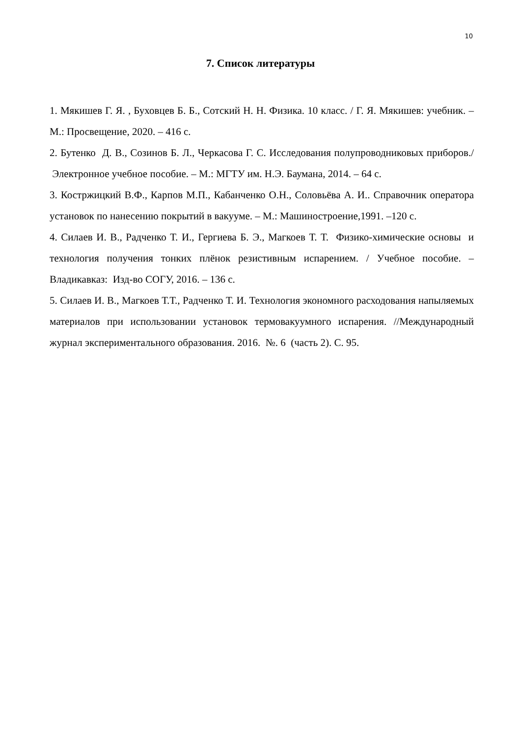10
7. Список литературы
1. Мякишев Г. Я. , Буховцев Б. Б., Сотский Н. Н. Физика. 10 класс. / Г. Я. Мякишев: учебник. – М.: Просвещение, 2020. – 416 с.
2. Бутенко Д. В., Созинов Б. Л., Черкасова Г. С. Исследования полупроводниковых приборов./ Электронное учебное пособие. – М.: МГТУ им. Н.Э. Баумана, 2014. – 64 с.
3. Костржицкий В.Ф., Карпов М.П., Кабанченко О.Н., Соловьёва А. И.. Справочник оператора установок по нанесению покрытий в вакууме. – М.: Машиностроение,1991. –120 с.
4. Силаев И. В., Радченко Т. И., Гергиева Б. Э., Магкоев Т. Т. Физико-химические основы и технология получения тонких плёнок резистивным испарением. / Учебное пособие. – Владикавказ: Изд-во СОГУ, 2016. – 136 с.
5. Силаев И. В., Магкоев Т.Т., Радченко Т. И. Технология экономного расходования напыляемых материалов при использовании установок термовакуумного испарения. //Международный журнал экспериментального образования. 2016. №. 6 (часть 2). С. 95.